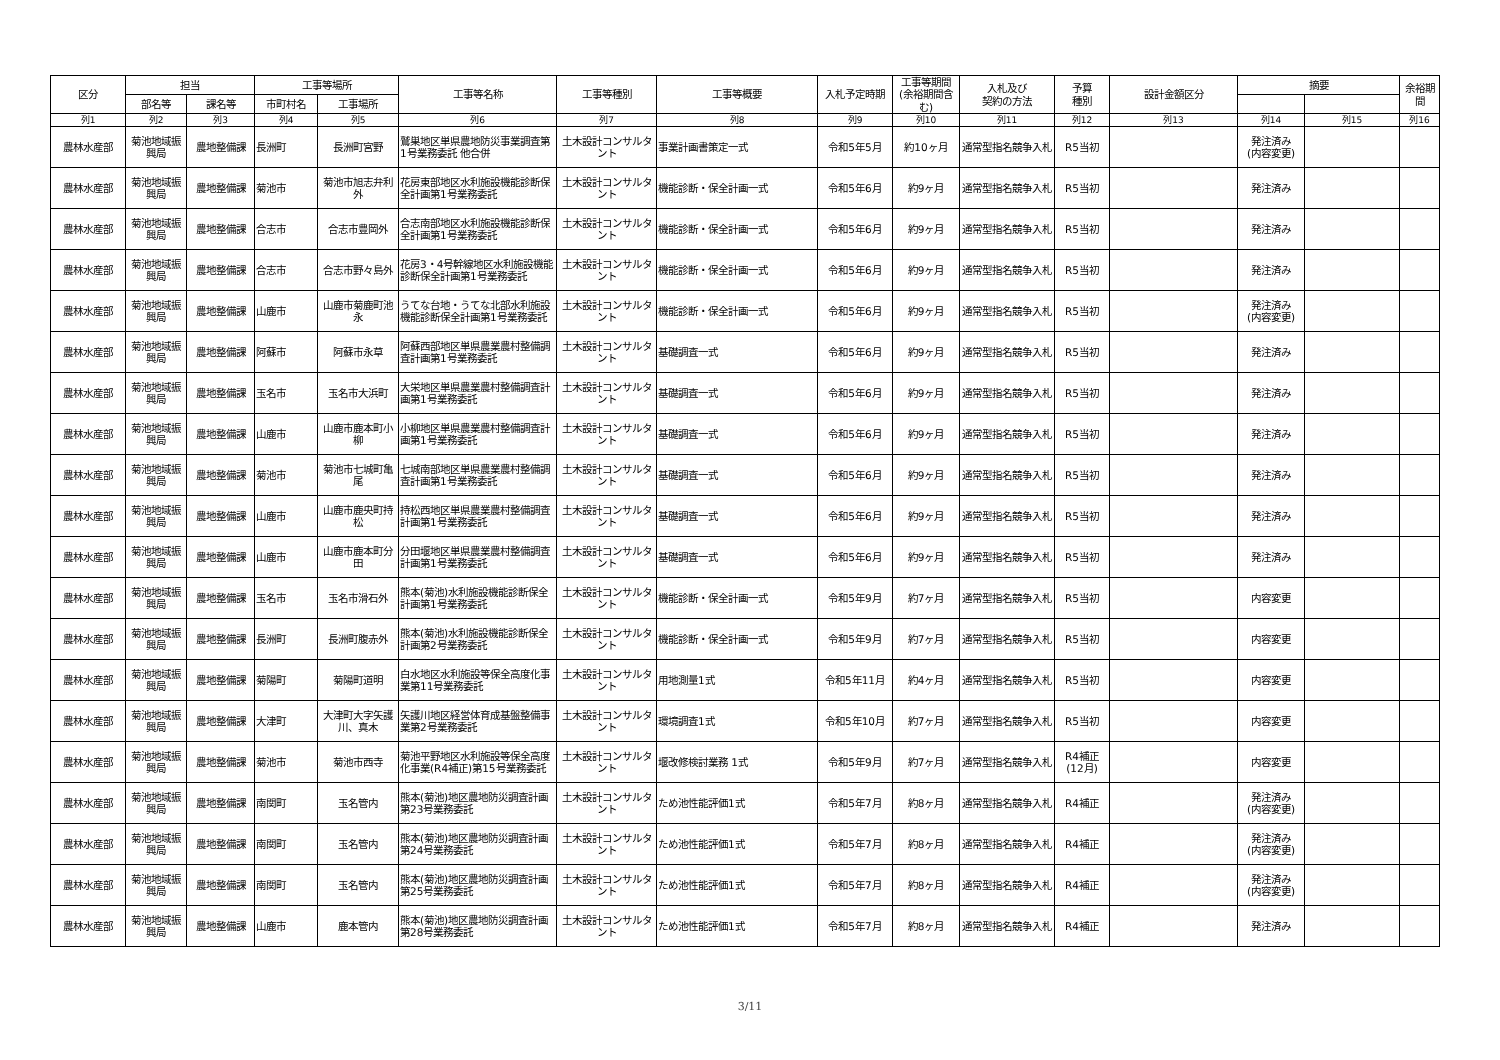| 区分 | 担当 | | 工事等場所 | | 工事等名称 | 工事等種別 | 工事等概要 | 入札予定時期 | 工事等期間(余裕期間含む) | 入札及び 契約の方法 | 予算 種別 | 設計金額区分 | 摘要 | | 余裕期間 |
| --- | --- | --- | --- | --- | --- | --- | --- | --- | --- | --- | --- | --- | --- | --- | --- |
| | 部名等 | 課名等 | 市町村名 | 工事場所 | | | | | | | | | | | |
| 列1 | 列2 | 列3 | 列4 | 列5 | 列6 | 列7 | 列8 | 列9 | 列10 | 列11 | 列12 | 列13 | 列14 | 列15 | 列16 |
| 農林水産部 | 菊池地域振興局 | 農地整備課 | 長洲町 | 長洲町宮野 | 鷲巣地区単県農地防災事業調査第1号業務委託 他合併 | 土木設計コンサルタント | 事業計画書策定一式 | 令和5年5月 | 約10ヶ月 | 通常型指名競争入札 | R5当初 | | 発注済み (内容変更) | | |
| 農林水産部 | 菊池地域振興局 | 農地整備課 | 菊池市 | 菊池市旭志弁利外 | 花房東部地区水利施設機能診断保全計画第1号業務委託 | 土木設計コンサルタント | 機能診断・保全計画一式 | 令和5年6月 | 約9ヶ月 | 通常型指名競争入札 | R5当初 | | 発注済み | | |
| 農林水産部 | 菊池地域振興局 | 農地整備課 | 合志市 | 合志市豊岡外 | 合志南部地区水利施設機能診断保全計画第1号業務委託 | 土木設計コンサルタント | 機能診断・保全計画一式 | 令和5年6月 | 約9ヶ月 | 通常型指名競争入札 | R5当初 | | 発注済み | | |
| 農林水産部 | 菊池地域振興局 | 農地整備課 | 合志市 | 合志市野々島外 | 花房3・4号幹線地区水利施設機能診断保全計画第1号業務委託 | 土木設計コンサルタント | 機能診断・保全計画一式 | 令和5年6月 | 約9ヶ月 | 通常型指名競争入札 | R5当初 | | 発注済み | | |
| 農林水産部 | 菊池地域振興局 | 農地整備課 | 山鹿市 | 山鹿市菊鹿町池永 | うてな台地・うてな北部水利施設機能診断保全計画第1号業務委託 | 土木設計コンサルタント | 機能診断・保全計画一式 | 令和5年6月 | 約9ヶ月 | 通常型指名競争入札 | R5当初 | | 発注済み (内容変更) | | |
| 農林水産部 | 菊池地域振興局 | 農地整備課 | 阿蘇市 | 阿蘇市永草 | 阿蘇西部地区単県農業農村整備調査計画第1号業務委託 | 土木設計コンサルタント | 基礎調査一式 | 令和5年6月 | 約9ヶ月 | 通常型指名競争入札 | R5当初 | | 発注済み | | |
| 農林水産部 | 菊池地域振興局 | 農地整備課 | 玉名市 | 玉名市大浜町 | 大栄地区単県農業農村整備調査計画第1号業務委託 | 土木設計コンサルタント | 基礎調査一式 | 令和5年6月 | 約9ヶ月 | 通常型指名競争入札 | R5当初 | | 発注済み | | |
| 農林水産部 | 菊池地域振興局 | 農地整備課 | 山鹿市 | 山鹿市鹿本町小柳 | 小柳地区単県農業農村整備調査計画第1号業務委託 | 土木設計コンサルタント | 基礎調査一式 | 令和5年6月 | 約9ヶ月 | 通常型指名競争入札 | R5当初 | | 発注済み | | |
| 農林水産部 | 菊池地域振興局 | 農地整備課 | 菊池市 | 菊池市七城町亀尾 | 七城南部地区単県農業農村整備調査計画第1号業務委託 | 土木設計コンサルタント | 基礎調査一式 | 令和5年6月 | 約9ヶ月 | 通常型指名競争入札 | R5当初 | | 発注済み | | |
| 農林水産部 | 菊池地域振興局 | 農地整備課 | 山鹿市 | 山鹿市鹿央町持松 | 持松西地区単県農業農村整備調査計画第1号業務委託 | 土木設計コンサルタント | 基礎調査一式 | 令和5年6月 | 約9ヶ月 | 通常型指名競争入札 | R5当初 | | 発注済み | | |
| 農林水産部 | 菊池地域振興局 | 農地整備課 | 山鹿市 | 山鹿市鹿本町分田 | 分田堰地区単県農業農村整備調査計画第1号業務委託 | 土木設計コンサルタント | 基礎調査一式 | 令和5年6月 | 約9ヶ月 | 通常型指名競争入札 | R5当初 | | 発注済み | | |
| 農林水産部 | 菊池地域振興局 | 農地整備課 | 玉名市 | 玉名市滑石外 | 熊本(菊池)水利施設機能診断保全計画第1号業務委託 | 土木設計コンサルタント | 機能診断・保全計画一式 | 令和5年9月 | 約7ヶ月 | 通常型指名競争入札 | R5当初 | | 内容変更 | | |
| 農林水産部 | 菊池地域振興局 | 農地整備課 | 長洲町 | 長洲町腹赤外 | 熊本(菊池)水利施設機能診断保全計画第2号業務委託 | 土木設計コンサルタント | 機能診断・保全計画一式 | 令和5年9月 | 約7ヶ月 | 通常型指名競争入札 | R5当初 | | 内容変更 | | |
| 農林水産部 | 菊池地域振興局 | 農地整備課 | 菊陽町 | 菊陽町道明 | 白水地区水利施設等保全高度化事業第11号業務委託 | 土木設計コンサルタント | 用地測量1式 | 令和5年11月 | 約4ヶ月 | 通常型指名競争入札 | R5当初 | | 内容変更 | | |
| 農林水産部 | 菊池地域振興局 | 農地整備課 | 大津町 | 大津町大字矢護川、真木 | 矢護川地区経営体育成基盤整備事業第2号業務委託 | 土木設計コンサルタント | 環境調査1式 | 令和5年10月 | 約7ヶ月 | 通常型指名競争入札 | R5当初 | | 内容変更 | | |
| 農林水産部 | 菊池地域振興局 | 農地整備課 | 菊池市 | 菊池市西寺 | 菊池平野地区水利施設等保全高度化事業(R4補正)第15号業務委託 | 土木設計コンサルタント | 堰改修検討業務 1式 | 令和5年9月 | 約7ヶ月 | 通常型指名競争入札 | R4補正 (12月) | | 内容変更 | | |
| 農林水産部 | 菊池地域振興局 | 農地整備課 | 南関町 | 玉名管内 | 熊本(菊池)地区農地防災調査計画第23号業務委託 | 土木設計コンサルタント | ため池性能評価1式 | 令和5年7月 | 約8ヶ月 | 通常型指名競争入札 | R4補正 | | 発注済み (内容変更) | | |
| 農林水産部 | 菊池地域振興局 | 農地整備課 | 南関町 | 玉名管内 | 熊本(菊池)地区農地防災調査計画第24号業務委託 | 土木設計コンサルタント | ため池性能評価1式 | 令和5年7月 | 約8ヶ月 | 通常型指名競争入札 | R4補正 | | 発注済み (内容変更) | | |
| 農林水産部 | 菊池地域振興局 | 農地整備課 | 南関町 | 玉名管内 | 熊本(菊池)地区農地防災調査計画第25号業務委託 | 土木設計コンサルタント | ため池性能評価1式 | 令和5年7月 | 約8ヶ月 | 通常型指名競争入札 | R4補正 | | 発注済み (内容変更) | | |
| 農林水産部 | 菊池地域振興局 | 農地整備課 | 山鹿市 | 鹿本管内 | 熊本(菊池)地区農地防災調査計画第28号業務委託 | 土木設計コンサルタント | ため池性能評価1式 | 令和5年7月 | 約8ヶ月 | 通常型指名競争入札 | R4補正 | | 発注済み | | |
3/11